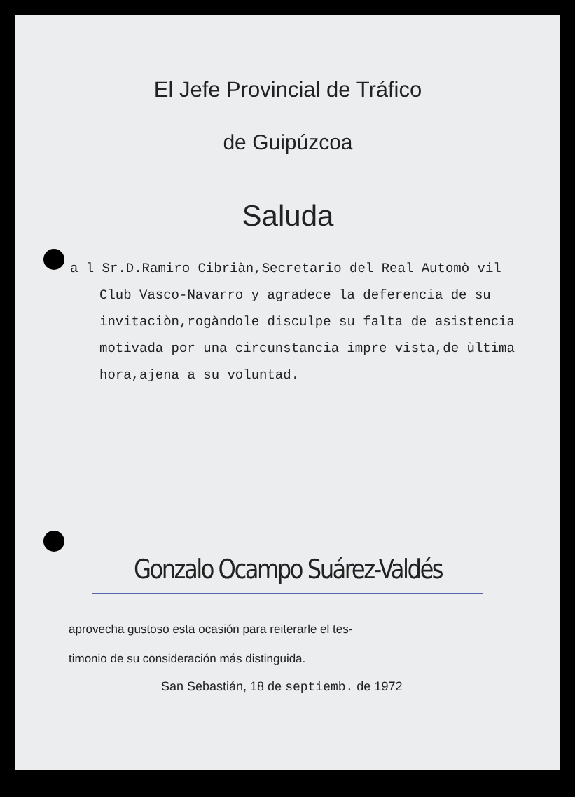El Jefe Provincial de Tráfico
de Guipúzcoa
Saluda
a l Sr.D.Ramiro Cibriàn,Secretario del Real Automò vil Club Vasco-Navarro y agradece la deferencia de su invitaciòn,rogàndole disculpe su falta de asistencia motivada por una circunstancia impre vista,de ùltima hora,ajena a su voluntad.
Gonzalo Ocampo Suárez-Valdés
aprovecha gustoso esta ocasión para reiterarle el tes-
timonio de su consideración más distinguida.
San Sebastián, 18 de septiemb. de 1972